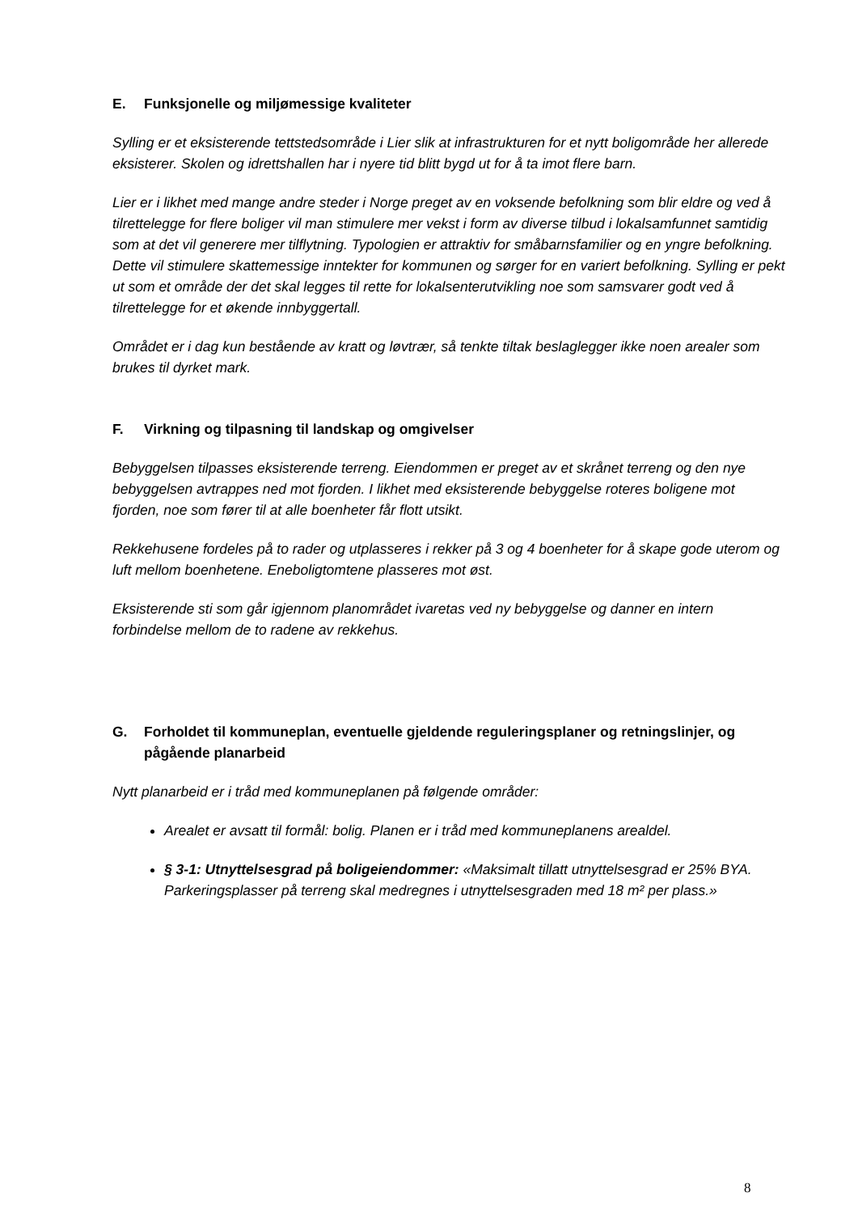E. Funksjonelle og miljømessige kvaliteter
Sylling er et eksisterende tettstedsområde i Lier slik at infrastrukturen for et nytt boligområde her allerede eksisterer. Skolen og idrettshallen har i nyere tid blitt bygd ut for å ta imot flere barn.
Lier er i likhet med mange andre steder i Norge preget av en voksende befolkning som blir eldre og ved å tilrettelegge for flere boliger vil man stimulere mer vekst i form av diverse tilbud i lokalsamfunnet samtidig som at det vil generere mer tilflytning. Typologien er attraktiv for småbarnsfamilier og en yngre befolkning. Dette vil stimulere skattemessige inntekter for kommunen og sørger for en variert befolkning. Sylling er pekt ut som et område der det skal legges til rette for lokalsenterutvikling noe som samsvarer godt ved å tilrettelegge for et økende innbyggertall.
Området er i dag kun bestående av kratt og løvtrær, så tenkte tiltak beslaglegger ikke noen arealer som brukes til dyrket mark.
F. Virkning og tilpasning til landskap og omgivelser
Bebyggelsen tilpasses eksisterende terreng. Eiendommen er preget av et skrånet terreng og den nye bebyggelsen avtrappes ned mot fjorden. I likhet med eksisterende bebyggelse roteres boligene mot fjorden, noe som fører til at alle boenheter får flott utsikt.
Rekkehusene fordeles på to rader og utplasseres i rekker på 3 og 4 boenheter for å skape gode uterom og luft mellom boenhetene. Eneboligtomtene plasseres mot øst.
Eksisterende sti som går igjennom planområdet ivaretas ved ny bebyggelse og danner en intern forbindelse mellom de to radene av rekkehus.
G. Forholdet til kommuneplan, eventuelle gjeldende reguleringsplaner og retningslinjer, og pågående planarbeid
Nytt planarbeid er i tråd med kommuneplanen på følgende områder:
Arealet er avsatt til formål: bolig. Planen er i tråd med kommuneplanens arealdel.
§ 3-1: Utnyttelsesgrad på boligeiendommer: «Maksimalt tillatt utnyttelsesgrad er 25% BYA. Parkeringsplasser på terreng skal medregnes i utnyttelsesgraden med 18 m² per plass.»
8